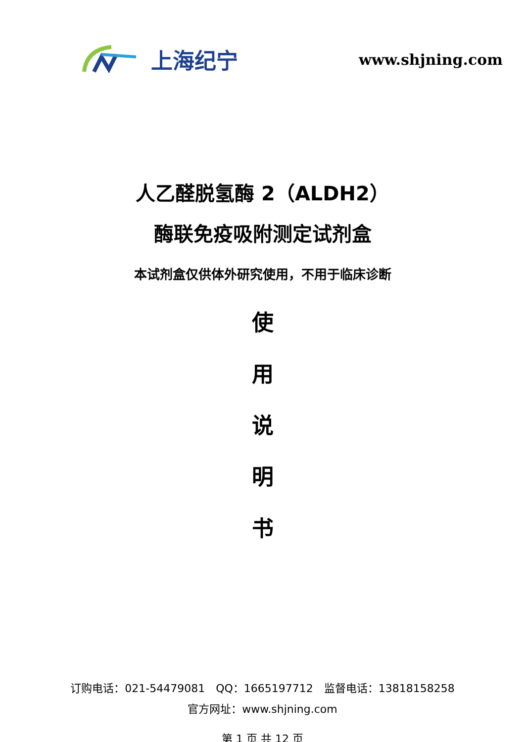上海纪宁
www.shjning.com
人乙醛脱氢酶 2（ALDH2）
酶联免疫吸附测定试剂盒
本试剂盒仅供体外研究使用，不用于临床诊断
使
用
说
明
书
订购电话：021-54479081　QQ：1665197712　监督电话：13818158258
官方网址：www.shjning.com
第 1 页 共 12 页